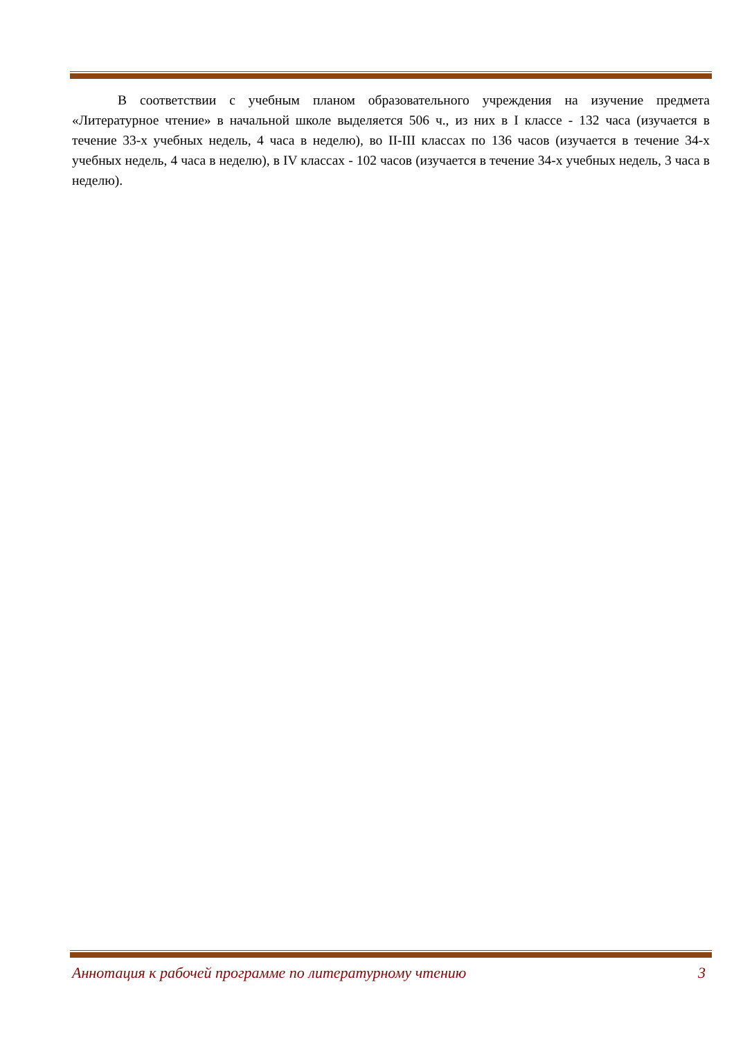В соответствии с учебным планом образовательного учреждения на изучение предмета «Литературное чтение» в начальной школе выделяется 506 ч., из них в I классе - 132 часа (изучается в течение 33-х учебных недель, 4 часа в неделю), во II-III классах по 136 часов (изучается в течение 34-х учебных недель, 4 часа в неделю), в IV классах - 102 часов (изучается в течение 34-х учебных недель, 3 часа в неделю).
Аннотация к рабочей программе по литературному чтению 3